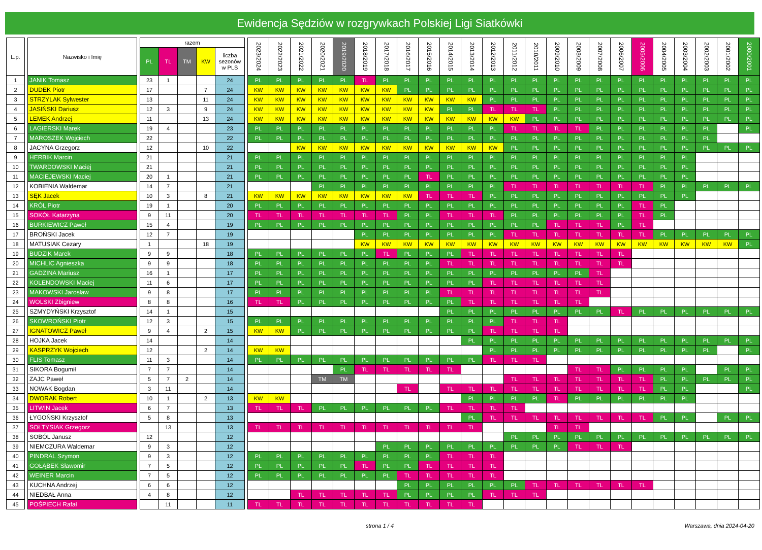Ewidencja Sędziów w rozgrywkach Polskiej Ligi Siatkówki
| L.p. | | Nazwisko i Imię | | razem | | | | | | 2023/2024 | 2022/2023 | 2021/2022 | 2020/2021 | 2019/2020 | 2018/2019 | 2017/2018 | 2016/2017 | 2015/2016 | 2014/2015 | 2013/2014 | 2012/2013 | 2011/2012 | 2010/2011 | 2009/2010 | 2008/2009 | 2007/2008 | 2006/2007 | 2005/2006 | 2004/2005 | 2003/2004 | 2002/2003 | 2001/2002 | 2000/2001 |
| --- | --- | --- | --- | --- | --- | --- | --- | --- | --- | --- | --- | --- | --- | --- | --- | --- | --- | --- | --- | --- | --- | --- | --- | --- | --- | --- | --- | --- | --- | --- | --- | --- | --- |
| | | | | PL | TL | TM | KW | liczba sezonów w PLS | | | | | | | | | | | | | | | | | | | | | | | | | |
| 1 | | JANIK Tomasz | | 23 | 1 | | | 24 | | PL | PL | PL | PL | PL | TL | PL | PL | PL | PL | PL | PL | PL | PL | PL | PL | PL | PL | PL | PL | PL | PL | PL | PL |
| 2 | | DUDEK Piotr | | 17 | | | 7 | 24 | | KW | KW | KW | KW | KW | KW | KW | PL | PL | PL | PL | PL | PL | PL | PL | PL | PL | PL | PL | PL | PL | PL | PL | PL |
| 3 | | STRZYLAK Sylwester | | 13 | | | 11 | 24 | | KW | KW | KW | KW | KW | KW | KW | KW | KW | KW | KW | PL | PL | PL | PL | PL | PL | PL | PL | PL | PL | PL | PL | PL |
| 4 | | JASIŃSKI Dariusz | | 12 | 3 | | 9 | 24 | | KW | KW | KW | KW | KW | KW | KW | KW | KW | PL | PL | TL | TL | TL | PL | PL | PL | PL | PL | PL | PL | PL | PL | PL |
| 5 | | LEMEK Andrzej | | 11 | | | 13 | 24 | | KW | KW | KW | KW | KW | KW | KW | KW | KW | KW | KW | KW | KW | PL | PL | PL | PL | PL | PL | PL | PL | PL | PL | PL |
| 6 | | LAGIERSKI Marek | | 19 | 4 | | | 23 | | PL | PL | PL | PL | PL | PL | PL | PL | PL | PL | PL | PL | TL | TL | TL | TL | PL | PL | PL | PL | PL | PL | | PL |
| 7 | | MAROSZEK Wojciech | | 22 | | | | 22 | | PL | PL | PL | PL | PL | PL | PL | PL | PL | PL | PL | PL | PL | PL | PL | PL | PL | PL | PL | PL | PL | PL | | |
| 8 | | JACYNA Grzegorz | | 12 | | | 10 | 22 | | | | KW | KW | KW | KW | KW | KW | KW | KW | KW | KW | PL | PL | PL | PL | PL | PL | PL | PL | PL | PL | PL | PL |
| 9 | | HERBIK Marcin | | 21 | | | | 21 | | PL | PL | PL | PL | PL | PL | PL | PL | PL | PL | PL | PL | PL | PL | PL | PL | PL | PL | PL | PL | PL | | | |
| 10 | | TWARDOWSKI Maciej | | 21 | | | | 21 | | PL | PL | PL | PL | PL | PL | PL | PL | PL | PL | PL | PL | PL | PL | PL | PL | PL | PL | PL | PL | PL | | | |
| 11 | | MACIEJEWSKI Maciej | | 20 | 1 | | | 21 | | PL | PL | PL | PL | PL | PL | PL | PL | TL | PL | PL | PL | PL | PL | PL | PL | PL | PL | PL | PL | PL | | | |
| 12 | | KOBIENIA Waldemar | | 14 | 7 | | | 21 | | | | | PL | PL | PL | PL | PL | PL | PL | PL | PL | TL | TL | TL | TL | TL | TL | TL | PL | PL | PL | PL | PL |
| 13 | | SĘK Jacek | | 10 | 3 | | 8 | 21 | | KW | KW | KW | KW | KW | KW | KW | KW | TL | TL | TL | PL | PL | PL | PL | PL | PL | PL | PL | PL | PL | | | |
| 14 | | KRÓL Piotr | | 19 | 1 | | | 20 | | PL | PL | PL | PL | PL | PL | PL | PL | PL | PL | PL | PL | PL | PL | PL | PL | PL | PL | TL | PL | | | | |
| 15 | | SOKÓŁ Katarzyna | | 9 | 11 | | | 20 | | TL | TL | TL | TL | TL | TL | TL | PL | PL | TL | TL | TL | PL | PL | PL | PL | PL | PL | TL | PL | | | | |
| 16 | | BURKIEWICZ Paweł | | 15 | 4 | | | 19 | | PL | PL | PL | PL | PL | PL | PL | PL | PL | PL | PL | PL | PL | PL | TL | TL | TL | PL | TL | | | | | |
| 17 | | BROŃSKI Jacek | | 12 | 7 | | | 19 | | | | | | | PL | PL | PL | PL | PL | PL | PL | TL | TL | TL | TL | TL | TL | TL | PL | PL | PL | PL | PL |
| 18 | | MATUSIAK Cezary | | 1 | | | 18 | 19 | | | | | | | KW | KW | KW | KW | KW | KW | KW | KW | KW | KW | KW | KW | KW | KW | KW | KW | KW | KW | PL |
| 19 | | BUDZIK Marek | | 9 | 9 | | | 18 | | PL | PL | PL | PL | PL | PL | TL | PL | PL | PL | TL | TL | TL | TL | TL | TL | TL | TL | | | | | | |
| 20 | | MICHLIC Agnieszka | | 9 | 9 | | | 18 | | PL | PL | PL | PL | PL | PL | PL | PL | PL | TL | TL | TL | TL | TL | TL | TL | TL | TL | | | | | | |
| 21 | | GADZINA Mariusz | | 16 | 1 | | | 17 | | PL | PL | PL | PL | PL | PL | PL | PL | PL | PL | PL | PL | PL | PL | PL | PL | TL | | | | | | | |
| 22 | | KOLENDOWSKI Maciej | | 11 | 6 | | | 17 | | PL | PL | PL | PL | PL | PL | PL | PL | PL | PL | PL | TL | TL | TL | TL | TL | TL | | | | | | | |
| 23 | | MAKOWSKI Jarosław | | 9 | 8 | | | 17 | | PL | PL | PL | PL | PL | PL | PL | PL | PL | TL | TL | TL | TL | TL | TL | TL | TL | | | | | | | |
| 24 | | WOLSKI Zbigniew | | 8 | 8 | | | 16 | | TL | TL | PL | PL | PL | PL | PL | PL | PL | PL | TL | TL | TL | TL | TL | TL | | | | | | | | |
| 25 | | SZMYDYŃSKI Krzysztof | | 14 | 1 | | | 15 | | | | | | | | | | | PL | PL | PL | PL | PL | PL | PL | PL | TL | PL | PL | PL | PL | PL | PL |
| 26 | | SKOWROŃSKI Piotr | | 12 | 3 | | | 15 | | PL | PL | PL | PL | PL | PL | PL | PL | PL | PL | PL | PL | TL | TL | TL | | | | | | | | | |
| 27 | | IGNATOWICZ Paweł | | 9 | 4 | | 2 | 15 | | KW | KW | PL | PL | PL | PL | PL | PL | PL | PL | PL | TL | TL | TL | TL | | | | | | | | | |
| 28 | | HOJKA Jacek | | 14 | | | | 14 | | | | | | | | | | | | PL | PL | PL | PL | PL | PL | PL | PL | PL | PL | PL | PL | PL | PL |
| 29 | | KASPRZYK Wojciech | | 12 | | | 2 | 14 | | KW | KW | | | | | | | | | | PL | PL | PL | PL | PL | PL | PL | PL | PL | PL | PL | | PL |
| 30 | | FLIS Tomasz | | 11 | 3 | | | 14 | | PL | PL | PL | PL | PL | PL | PL | PL | PL | PL | PL | TL | TL | TL | | | | | | | | | | |
| 31 | | SIKORA Bogumił | | 7 | 7 | | | 14 | | | | | | PL | TL | TL | TL | TL | TL | | | | | | TL | TL | PL | PL | PL | PL | | PL | PL |
| 32 | | ZAJC Paweł | | 5 | 7 | 2 | | 14 | | | | | TM | TM | | | | | | | | TL | TL | TL | TL | TL | TL | TL | PL | PL | PL | PL | PL |
| 33 | | NOWAK Bogdan | | 3 | 11 | | | 14 | | | | | | | | | TL | | TL | TL | TL | TL | TL | TL | TL | TL | TL | TL | PL | PL | | | PL |
| 34 | | DWORAK Robert | | 10 | 1 | | 2 | 13 | | KW | KW | | | | | | | | | PL | PL | PL | PL | TL | PL | PL | PL | PL | PL | PL | | | |
| 35 | | LITWIN Jacek | | 6 | 7 | | | 13 | | TL | TL | TL | PL | PL | PL | PL | PL | PL | TL | TL | TL | TL | | | | | | | | | | | |
| 36 | | ŁYGOŃSKI Krzysztof | | 5 | 8 | | | 13 | | | | | | | | | | | | PL | TL | TL | TL | TL | TL | TL | TL | TL | PL | PL | | PL | PL |
| 37 | | SOŁTYSIAK Grzegorz | | | 13 | | | 13 | | TL | TL | TL | TL | TL | TL | TL | TL | TL | TL | TL | | | | TL | TL | | | | | | | | |
| 38 | | SOBÓL Janusz | | 12 | | | | 12 | | | | | | | | | | | | | | PL | PL | PL | PL | PL | PL | PL | PL | PL | PL | PL | PL |
| 39 | | NIEMCZURA Waldemar | | 9 | 3 | | | 12 | | | | | | | | PL | PL | PL | PL | PL | PL | PL | PL | PL | TL | TL | TL | | | | | | |
| 40 | | PINDRAL Szymon | | 9 | 3 | | | 12 | | PL | PL | PL | PL | PL | PL | PL | PL | PL | TL | TL | TL | | | | | | | | | | | | |
| 41 | | GOŁĄBEK Sławomir | | 7 | 5 | | | 12 | | PL | PL | PL | PL | PL | TL | PL | PL | TL | TL | TL | TL | | | | | | | | | | | | |
| 42 | | WEINER Marcin | | 7 | 5 | | | 12 | | PL | PL | PL | PL | PL | PL | PL | TL | TL | TL | TL | TL | | | | | | | | | | | | |
| 43 | | KUCHNA Andrzej | | 6 | 6 | | | 12 | | | | | | | | | PL | PL | PL | PL | PL | PL | TL | TL | TL | TL | TL | TL | | | | | |
| 44 | | NIEDBAŁ Anna | | 4 | 8 | | | 12 | | | | TL | TL | TL | TL | TL | PL | PL | PL | PL | TL | TL | TL | | | | | | | | | | |
| 45 | | POŚPIECH Rafał | | | 11 | | | 11 | | TL | TL | TL | TL | TL | TL | TL | TL | TL | TL | TL | | | | | | | | | | | | | |
strona 1 / 4 Warszawa, dnia 2024-04-20